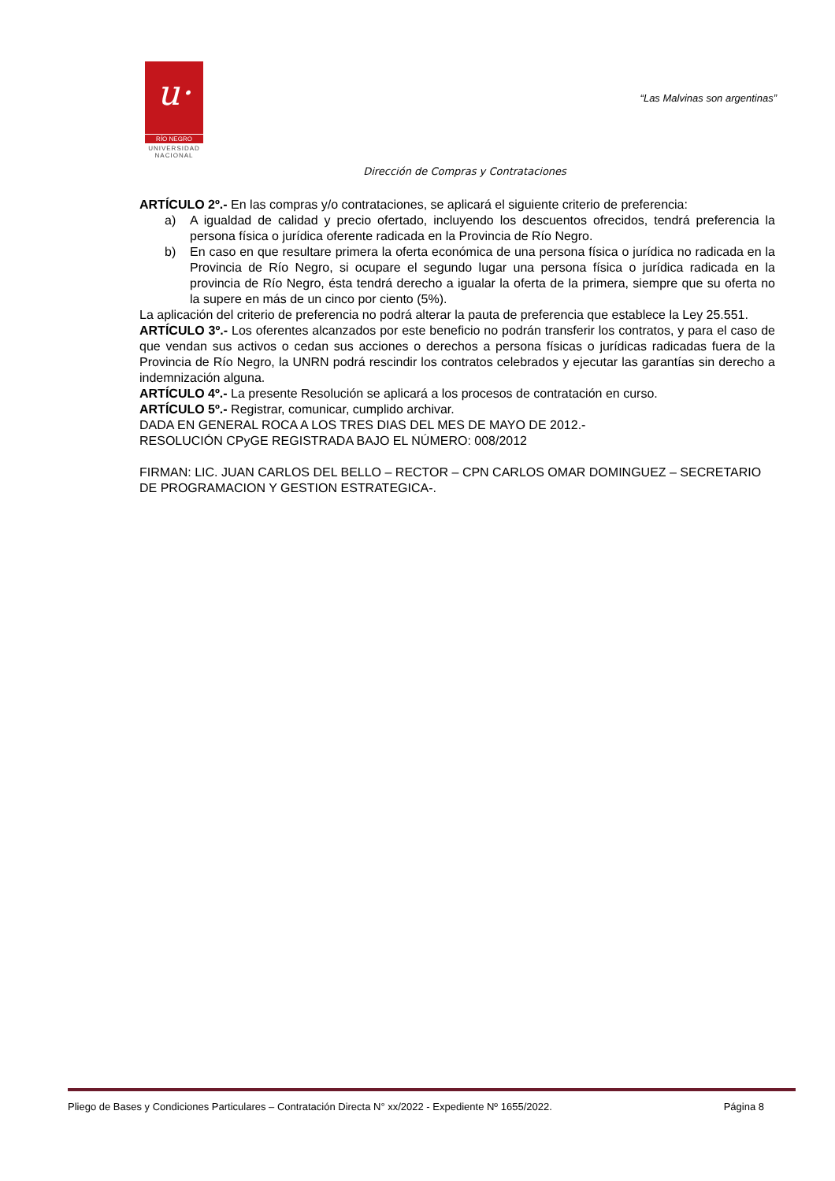u·
RÍO NEGRO
UNIVERSIDAD
NACIONAL
“Las Malvinas son argentinas”
Dirección de Compras y Contrataciones
ARTÍCULO 2º.- En las compras y/o contrataciones, se aplicará el siguiente criterio de preferencia:
a) A igualdad de calidad y precio ofertado, incluyendo los descuentos ofrecidos, tendrá preferencia la persona física o jurídica oferente radicada en la Provincia de Río Negro.
b) En caso en que resultare primera la oferta económica de una persona física o jurídica no radicada en la Provincia de Río Negro, si ocupare el segundo lugar una persona física o jurídica radicada en la provincia de Río Negro, ésta tendrá derecho a igualar la oferta de la primera, siempre que su oferta no la supere en más de un cinco por ciento (5%).
La aplicación del criterio de preferencia no podrá alterar la pauta de preferencia que establece la Ley 25.551.
ARTÍCULO 3º.- Los oferentes alcanzados por este beneficio no podrán transferir los contratos, y para el caso de que vendan sus activos o cedan sus acciones o derechos a persona físicas o jurídicas radicadas fuera de la Provincia de Río Negro, la UNRN podrá rescindir los contratos celebrados y ejecutar las garantías sin derecho a indemnización alguna.
ARTÍCULO 4º.- La presente Resolución se aplicará a los procesos de contratación en curso.
ARTÍCULO 5º.- Registrar, comunicar, cumplido archivar.
DADA EN GENERAL ROCA A LOS TRES DIAS DEL MES DE MAYO DE 2012.-
RESOLUCIÓN CPyGE REGISTRADA BAJO EL NÚMERO: 008/2012
FIRMAN: LIC. JUAN CARLOS DEL BELLO – RECTOR – CPN CARLOS OMAR DOMINGUEZ – SECRETARIO DE PROGRAMACION Y GESTION ESTRATEGICA-.
Pliego de Bases y Condiciones Particulares – Contratación Directa N° xx/2022 - Expediente Nº 1655/2022. Página 8